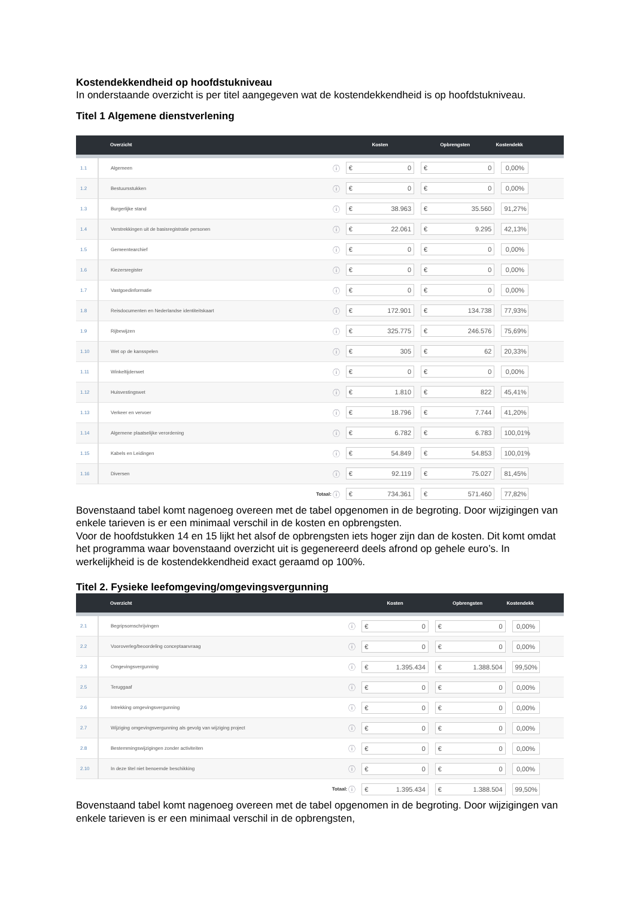Kostendekkendheid op hoofdstukniveau
In onderstaande overzicht is per titel aangegeven wat de kostendekkendheid is op hoofdstukniveau.
Titel 1 Algemene dienstverlening
| | Overzicht | | Kosten | Opbrengsten | Kostendekk |
| --- | --- | --- | --- | --- | --- |
| 1.1 | Algemeen | ⓘ | € 0 | € 0 | 0,00% |
| 1.2 | Bestuursstukken | ⓘ | € 0 | € 0 | 0,00% |
| 1.3 | Burgerlijke stand | ⓘ | € 38.963 | € 35.560 | 91,27% |
| 1.4 | Verstrekkingen uit de basisregistratie personen | ⓘ | € 22.061 | € 9.295 | 42,13% |
| 1.5 | Gemeentearchief | ⓘ | € 0 | € 0 | 0,00% |
| 1.6 | Kiezersregister | ⓘ | € 0 | € 0 | 0,00% |
| 1.7 | Vastgoedinformatie | ⓘ | € 0 | € 0 | 0,00% |
| 1.8 | Reisdocumenten en Nederlandse identiteitskaart | ⓘ | € 172.901 | € 134.738 | 77,93% |
| 1.9 | Rijbewijzen | ⓘ | € 325.775 | € 246.576 | 75,69% |
| 1.10 | Wet op de kansspelen | ⓘ | € 305 | € 62 | 20,33% |
| 1.11 | Winkeltijdenwet | ⓘ | € 0 | € 0 | 0,00% |
| 1.12 | Huisvestingswet | ⓘ | € 1.810 | € 822 | 45,41% |
| 1.13 | Verkeer en vervoer | ⓘ | € 18.796 | € 7.744 | 41,20% |
| 1.14 | Algemene plaatselijke verordening | ⓘ | € 6.782 | € 6.783 | 100,01% |
| 1.15 | Kabels en Leidingen | ⓘ | € 54.849 | € 54.853 | 100,01% |
| 1.16 | Diversen | ⓘ | € 92.119 | € 75.027 | 81,45% |
| | Totaal: | ⓘ | € 734.361 | € 571.460 | 77,82% |
Bovenstaand tabel komt nagenoeg overeen met de tabel opgenomen in de begroting. Door wijzigingen van enkele tarieven is er een minimaal verschil in de kosten en opbrengsten.
Voor de hoofdstukken 14 en 15 lijkt het alsof de opbrengsten iets hoger zijn dan de kosten. Dit komt omdat het programma waar bovenstaand overzicht uit is gegenereerd deels afrond op gehele euro’s. In werkelijkheid is de kostendekkendheid exact geraamd op 100%.
Titel 2. Fysieke leefomgeving/omgevingsvergunning
| | Overzicht | | Kosten | Opbrengsten | Kostendekk |
| --- | --- | --- | --- | --- | --- |
| 2.1 | Begripsomschrijvingen | ⓘ | € 0 | € 0 | 0,00% |
| 2.2 | Vooroverleg/beoordeling conceptaanvraag | ⓘ | € 0 | € 0 | 0,00% |
| 2.3 | Omgevingsvergunning | ⓘ | € 1.395.434 | € 1.388.504 | 99,50% |
| 2.5 | Teruggaaf | ⓘ | € 0 | € 0 | 0,00% |
| 2.6 | Intrekking omgevingsvergunning | ⓘ | € 0 | € 0 | 0,00% |
| 2.7 | Wijziging omgevingsvergunning als gevolg van wijziging project | ⓘ | € 0 | € 0 | 0,00% |
| 2.8 | Bestemmingswijzigingen zonder activiteiten | ⓘ | € 0 | € 0 | 0,00% |
| 2.10 | In deze titel niet benoemde beschikking | ⓘ | € 0 | € 0 | 0,00% |
| | Totaal: | ⓘ | € 1.395.434 | € 1.388.504 | 99,50% |
Bovenstaand tabel komt nagenoeg overeen met de tabel opgenomen in de begroting. Door wijzigingen van enkele tarieven is er een minimaal verschil in de opbrengsten,